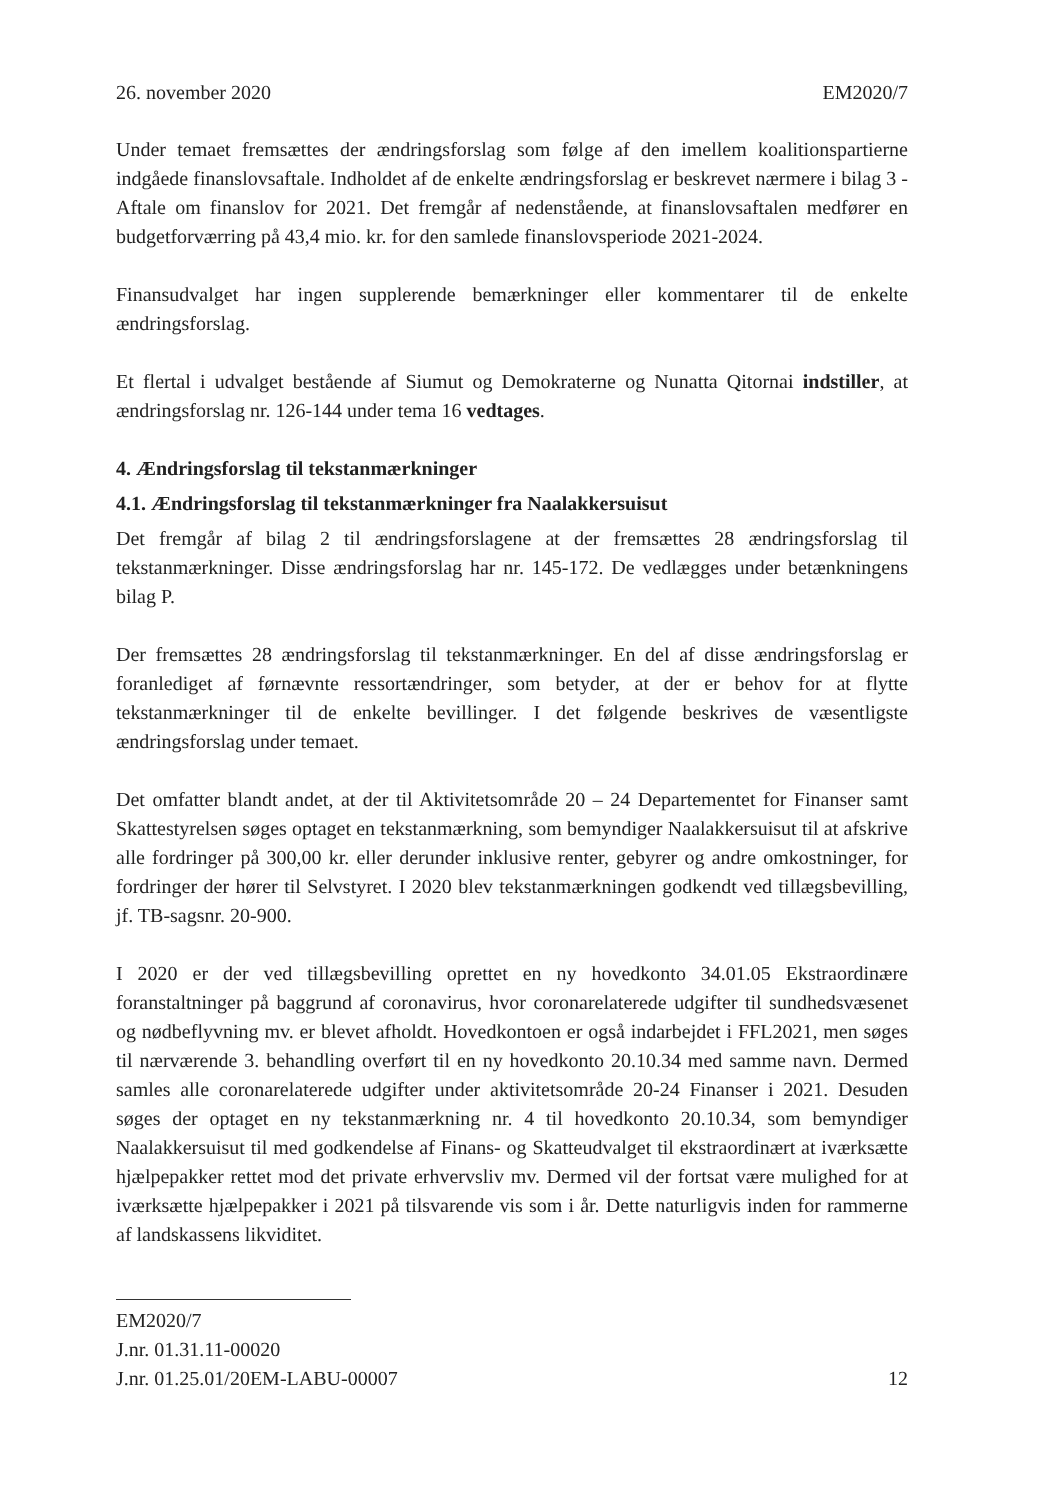26. november 2020 EM2020/7
Under temaet fremsættes der ændringsforslag som følge af den imellem koalitionspartierne indgåede finanslovsaftale. Indholdet af de enkelte ændringsforslag er beskrevet nærmere i bilag 3 - Aftale om finanslov for 2021. Det fremgår af nedenstående, at finanslovsaftalen medfører en budgetforværring på 43,4 mio. kr. for den samlede finanslovsperiode 2021-2024.
Finansudvalget har ingen supplerende bemærkninger eller kommentarer til de enkelte ændringsforslag.
Et flertal i udvalget bestående af Siumut og Demokraterne og Nunatta Qitornai indstiller, at ændringsforslag nr. 126-144 under tema 16 vedtages.
4. Ændringsforslag til tekstanmærkninger
4.1. Ændringsforslag til tekstanmærkninger fra Naalakkersuisut
Det fremgår af bilag 2 til ændringsforslagene at der fremsættes 28 ændringsforslag til tekstanmærkninger. Disse ændringsforslag har nr. 145-172. De vedlægges under betænkningens bilag P.
Der fremsættes 28 ændringsforslag til tekstanmærkninger. En del af disse ændringsforslag er foranlediget af førnævnte ressortændringer, som betyder, at der er behov for at flytte tekstanmærkninger til de enkelte bevillinger. I det følgende beskrives de væsentligste ændringsforslag under temaet.
Det omfatter blandt andet, at der til Aktivitetsområde 20 – 24 Departementet for Finanser samt Skattestyrelsen søges optaget en tekstanmærkning, som bemyndiger Naalakkersuisut til at afskrive alle fordringer på 300,00 kr. eller derunder inklusive renter, gebyrer og andre omkostninger, for fordringer der hører til Selvstyret. I 2020 blev tekstanmærkningen godkendt ved tillægsbevilling, jf. TB-sagsnr. 20-900.
I 2020 er der ved tillægsbevilling oprettet en ny hovedkonto 34.01.05 Ekstraordinære foranstaltninger på baggrund af coronavirus, hvor coronarelaterede udgifter til sundhedsvæsenet og nødbeflyvning mv. er blevet afholdt. Hovedkontoen er også indarbejdet i FFL2021, men søges til nærværende 3. behandling overført til en ny hovedkonto 20.10.34 med samme navn. Dermed samles alle coronarelaterede udgifter under aktivitetsområde 20-24 Finanser i 2021. Desuden søges der optaget en ny tekstanmærkning nr. 4 til hovedkonto 20.10.34, som bemyndiger Naalakkersuisut til med godkendelse af Finans- og Skatteudvalget til ekstraordinært at iværksætte hjælpepakker rettet mod det private erhvervsliv mv. Dermed vil der fortsat være mulighed for at iværksætte hjælpepakker i 2021 på tilsvarende vis som i år. Dette naturligvis inden for rammerne af landskassens likviditet.
EM2020/7
J.nr. 01.31.11-00020
J.nr. 01.25.01/20EM-LABU-00007 12